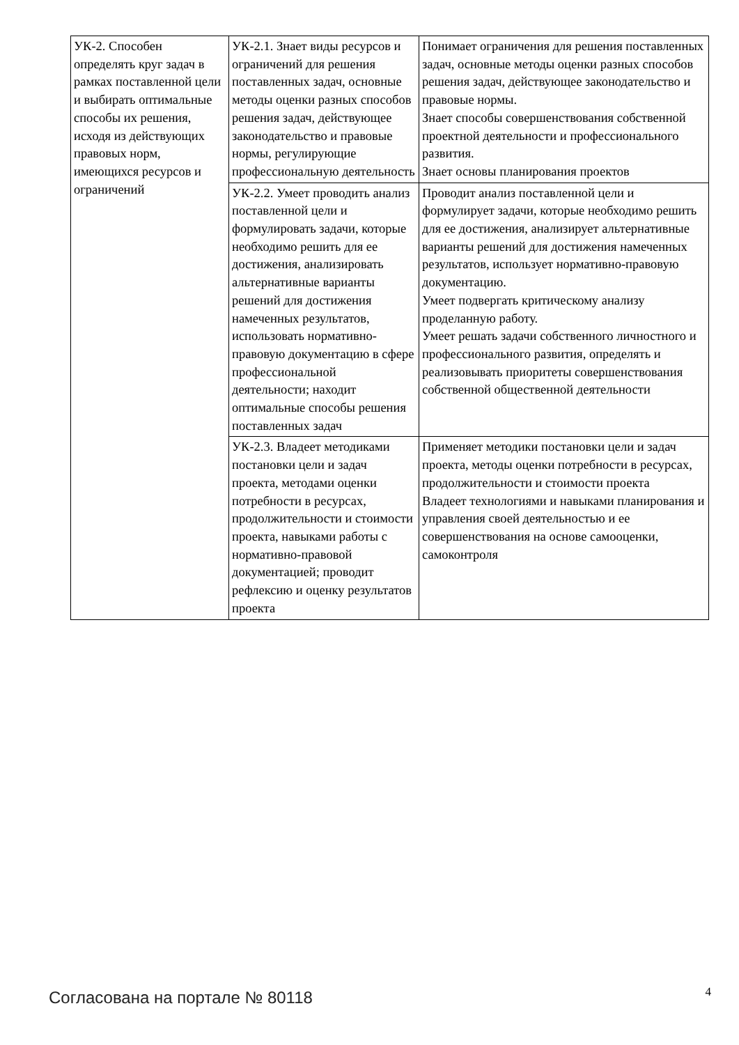| УК-2. Способен определять круг задач в рамках поставленной цели и выбирать оптимальные способы их решения, исходя из действующих правовых норм, имеющихся ресурсов и ограничений | УК-2.1. Знает виды ресурсов и ограничений для решения поставленных задач, основные методы оценки разных способов решения задач, действующее законодательство и правовые нормы, регулирующие профессиональную деятельность | Понимает ограничения для решения поставленных задач, основные методы оценки разных способов решения задач, действующее законодательство и правовые нормы. Знает способы совершенствования собственной проектной деятельности и профессионального развития. Знает основы планирования проектов |
| | УК-2.2. Умеет проводить анализ поставленной цели и формулировать задачи, которые необходимо решить для ее достижения, анализировать альтернативные варианты решений для достижения намеченных результатов, использовать нормативно-правовую документацию в сфере профессиональной деятельности; находит оптимальные способы решения поставленных задач | Проводит анализ поставленной цели и формулирует задачи, которые необходимо решить для ее достижения, анализирует альтернативные варианты решений для достижения намеченных результатов, использует нормативно-правовую документацию. Умеет подвергать критическому анализу проделанную работу. Умеет решать задачи собственного личностного и профессионального развития, определять и реализовывать приоритеты совершенствования собственной общественной деятельности |
| | УК-2.3. Владеет методиками постановки цели и задач проекта, методами оценки потребности в ресурсах, продолжительности и стоимости проекта, навыками работы с нормативно-правовой документацией; проводит рефлексию и оценку результатов проекта | Применяет методики постановки цели и задач проекта, методы оценки потребности в ресурсах, продолжительности и стоимости проекта Владеет технологиями и навыками планирования и управления своей деятельностью и ее совершенствования на основе самооценки, самоконтроля |
Согласована на портале № 80118 4